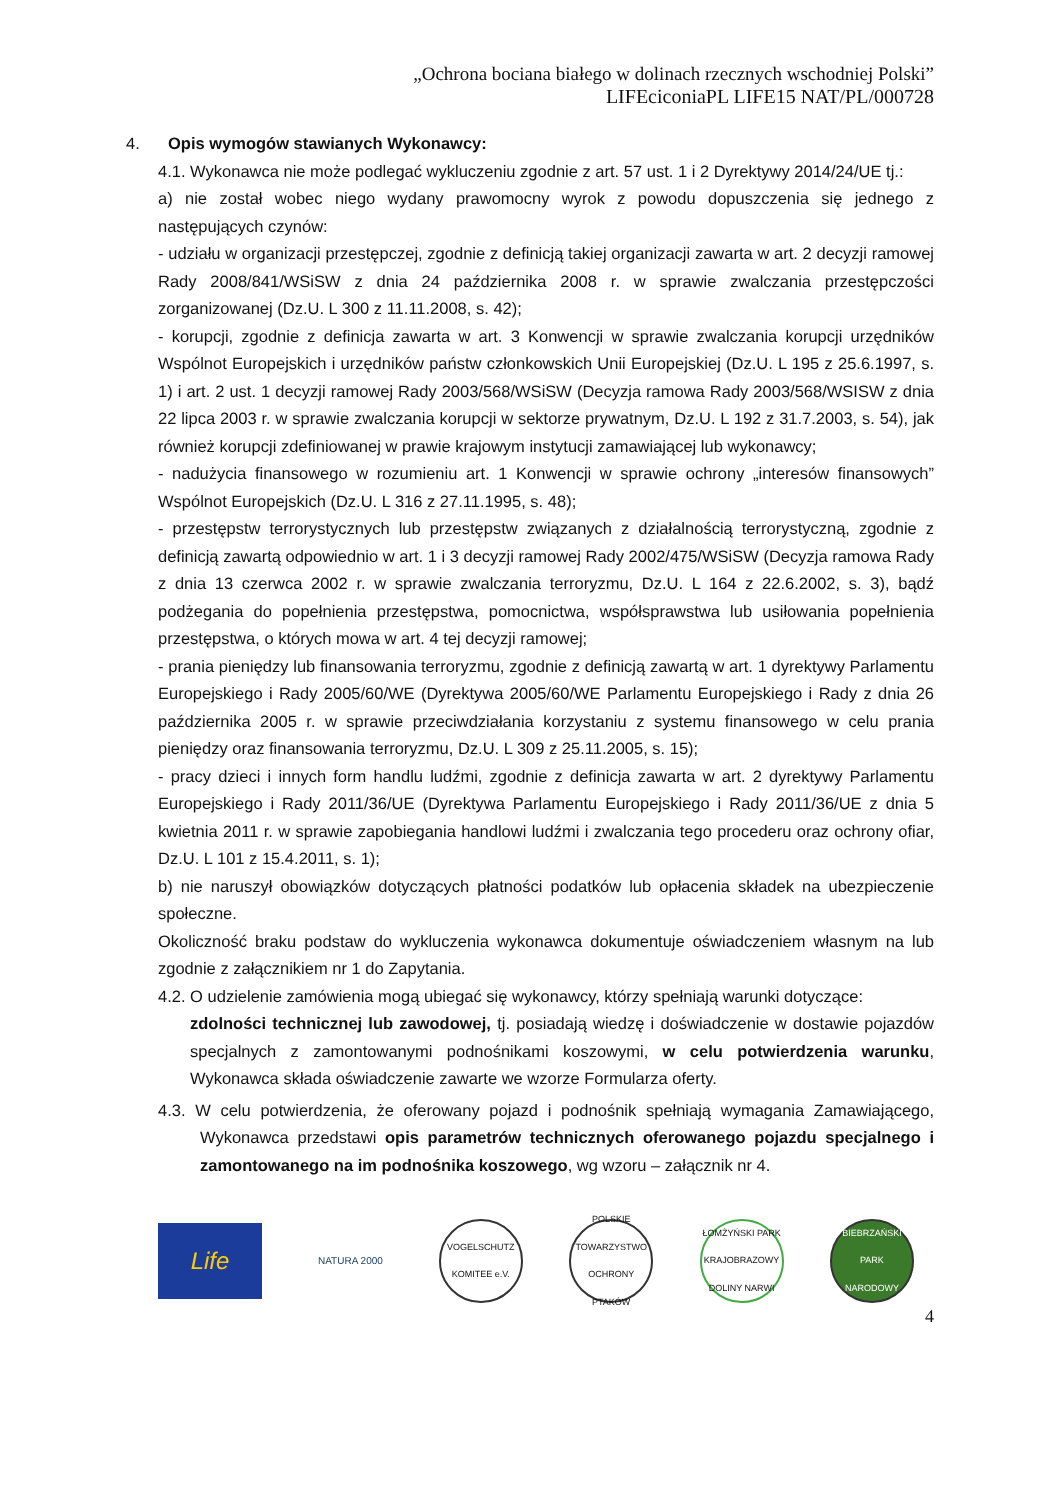„Ochrona bociana białego w dolinach rzecznych wschodniej Polski”
LIFEciconiaPL LIFE15 NAT/PL/000728
4. Opis wymogów stawianych Wykonawcy:
4.1. Wykonawca nie może podlegać wykluczeniu zgodnie z art. 57 ust. 1 i 2 Dyrektywy 2014/24/UE tj.:
a) nie został wobec niego wydany prawomocny wyrok z powodu dopuszczenia się jednego z następujących czynów:
- udziału w organizacji przestępczej, zgodnie z definicją takiej organizacji zawarta w art. 2 decyzji ramowej Rady 2008/841/WSiSW z dnia 24 października 2008 r. w sprawie zwalczania przestępczości zorganizowanej (Dz.U. L 300 z 11.11.2008, s. 42);
- korupcji, zgodnie z definicja zawarta w art. 3 Konwencji w sprawie zwalczania korupcji urzędników Wspólnot Europejskich i urzędników państw członkowskich Unii Europejskiej (Dz.U. L 195 z 25.6.1997, s. 1) i art. 2 ust. 1 decyzji ramowej Rady 2003/568/WSiSW (Decyzja ramowa Rady 2003/568/WSISW z dnia 22 lipca 2003 r. w sprawie zwalczania korupcji w sektorze prywatnym, Dz.U. L 192 z 31.7.2003, s. 54), jak również korupcji zdefiniowanej w prawie krajowym instytucji zamawiającej lub wykonawcy;
- nadużycia finansowego w rozumieniu art. 1 Konwencji w sprawie ochrony „interesów finansowych” Wspólnot Europejskich (Dz.U. L 316 z 27.11.1995, s. 48);
- przestępstw terrorystycznych lub przestępstw związanych z działalnością terrorystyczną, zgodnie z definicją zawartą odpowiednio w art. 1 i 3 decyzji ramowej Rady 2002/475/WSiSW (Decyzja ramowa Rady z dnia 13 czerwca 2002 r. w sprawie zwalczania terroryzmu, Dz.U. L 164 z 22.6.2002, s. 3), bądź podżegania do popełnienia przestępstwa, pomocnictwa, współsprawstwa lub usiłowania popełnienia przestępstwa, o których mowa w art. 4 tej decyzji ramowej;
- prania pieniędzy lub finansowania terroryzmu, zgodnie z definicją zawartą w art. 1 dyrektywy Parlamentu Europejskiego i Rady 2005/60/WE (Dyrektywa 2005/60/WE Parlamentu Europejskiego i Rady z dnia 26 października 2005 r. w sprawie przeciwdziałania korzystaniu z systemu finansowego w celu prania pieniędzy oraz finansowania terroryzmu, Dz.U. L 309 z 25.11.2005, s. 15);
- pracy dzieci i innych form handlu ludźmi, zgodnie z definicja zawarta w art. 2 dyrektywy Parlamentu Europejskiego i Rady 2011/36/UE (Dyrektywa Parlamentu Europejskiego i Rady 2011/36/UE z dnia 5 kwietnia 2011 r. w sprawie zapobiegania handlowi ludźmi i zwalczania tego procederu oraz ochrony ofiar, Dz.U. L 101 z 15.4.2011, s. 1);
b) nie naruszył obowiązków dotyczących płatności podatków lub opłacenia składek na ubezpieczenie społeczne.
Okoliczność braku podstaw do wykluczenia wykonawca dokumentuje oświadczeniem własnym na lub zgodnie z załącznikiem nr 1 do Zapytania.
4.2. O udzielenie zamówienia mogą ubiegać się wykonawcy, którzy spełniają warunki dotyczące:
zdolności technicznej lub zawodowej, tj. posiadają wiedzę i doświadczenie w dostawie pojazdów specjalnych z zamontowanymi podnośnikami koszowymi, w celu potwierdzenia warunku, Wykonawca składa oświadczenie zawarte we wzorze Formularza oferty.
4.3. W celu potwierdzenia, że oferowany pojazd i podnośnik spełniają wymagania Zamawiającego, Wykonawca przedstawi opis parametrów technicznych oferowanego pojazdu specjalnego i zamontowanego na im podnośnika koszowego, wg wzoru – załącznik nr 4.
Life
NATURA 2000
VOGELSCHUTZ KOMITEE e.V.
POLSKIE TOWARZYSTWO OCHRONY PTAKÓW
ŁOMŻYŃSKI PARK KRAJOBRAZOWY DOLINY NARWI
BIEBRZAŃSKI PARK NARODOWY
4